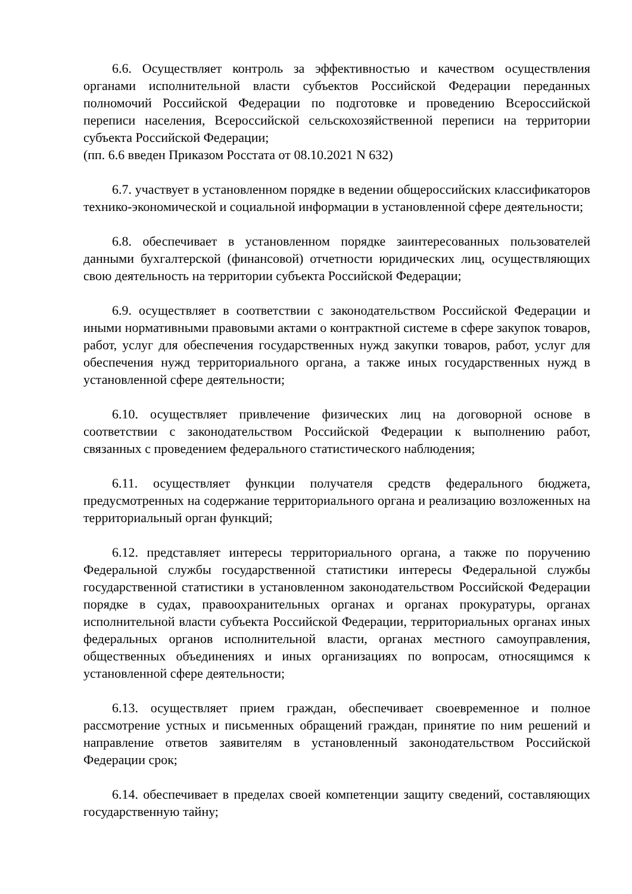6.6. Осуществляет контроль за эффективностью и качеством осуществления органами исполнительной власти субъектов Российской Федерации переданных полномочий Российской Федерации по подготовке и проведению Всероссийской переписи населения, Всероссийской сельскохозяйственной переписи на территории субъекта Российской Федерации;
(пп. 6.6 введен Приказом Росстата от 08.10.2021 N 632)
6.7. участвует в установленном порядке в ведении общероссийских классификаторов технико-экономической и социальной информации в установленной сфере деятельности;
6.8. обеспечивает в установленном порядке заинтересованных пользователей данными бухгалтерской (финансовой) отчетности юридических лиц, осуществляющих свою деятельность на территории субъекта Российской Федерации;
6.9. осуществляет в соответствии с законодательством Российской Федерации и иными нормативными правовыми актами о контрактной системе в сфере закупок товаров, работ, услуг для обеспечения государственных нужд закупки товаров, работ, услуг для обеспечения нужд территориального органа, а также иных государственных нужд в установленной сфере деятельности;
6.10. осуществляет привлечение физических лиц на договорной основе в соответствии с законодательством Российской Федерации к выполнению работ, связанных с проведением федерального статистического наблюдения;
6.11. осуществляет функции получателя средств федерального бюджета, предусмотренных на содержание территориального органа и реализацию возложенных на территориальный орган функций;
6.12. представляет интересы территориального органа, а также по поручению Федеральной службы государственной статистики интересы Федеральной службы государственной статистики в установленном законодательством Российской Федерации порядке в судах, правоохранительных органах и органах прокуратуры, органах исполнительной власти субъекта Российской Федерации, территориальных органах иных федеральных органов исполнительной власти, органах местного самоуправления, общественных объединениях и иных организациях по вопросам, относящимся к установленной сфере деятельности;
6.13. осуществляет прием граждан, обеспечивает своевременное и полное рассмотрение устных и письменных обращений граждан, принятие по ним решений и направление ответов заявителям в установленный законодательством Российской Федерации срок;
6.14. обеспечивает в пределах своей компетенции защиту сведений, составляющих государственную тайну;